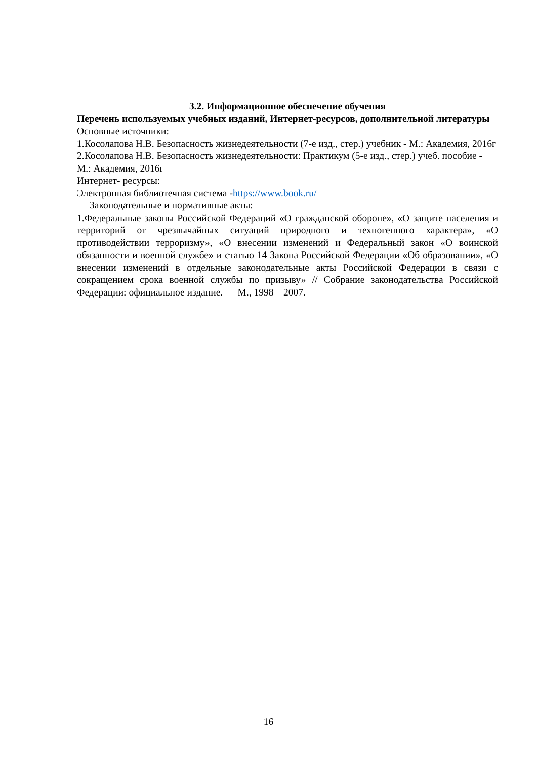3.2. Информационное обеспечение обучения
Перечень используемых учебных изданий, Интернет-ресурсов, дополнительной литературы
Основные источники:
1.Косолапова Н.В. Безопасность жизнедеятельности (7-е изд., стер.) учебник - М.: Академия, 2016г
2.Косолапова Н.В. Безопасность жизнедеятельности: Практикум (5-е изд., стер.) учеб. пособие - М.: Академия, 2016г
Интернет- ресурсы:
Электронная библиотечная система -https://www.book.ru/
Законодательные и нормативные акты:
1.Федеральные законы Российской Федераций «О гражданской обороне», «О защите населения и территорий от чрезвычайных ситуаций природного и техногенного характера», «О противодействии терроризму», «О внесении изменений и Федеральный закон «О воинской обязанности и военной службе» и статью 14 Закона Российской Федерации «Об образовании», «О внесении изменений в отдельные законодательные акты Российской Федерации в связи с сокращением срока военной службы по призыву» // Собрание законодательства Российской Федерации: официальное издание. — М., 1998—2007.
16